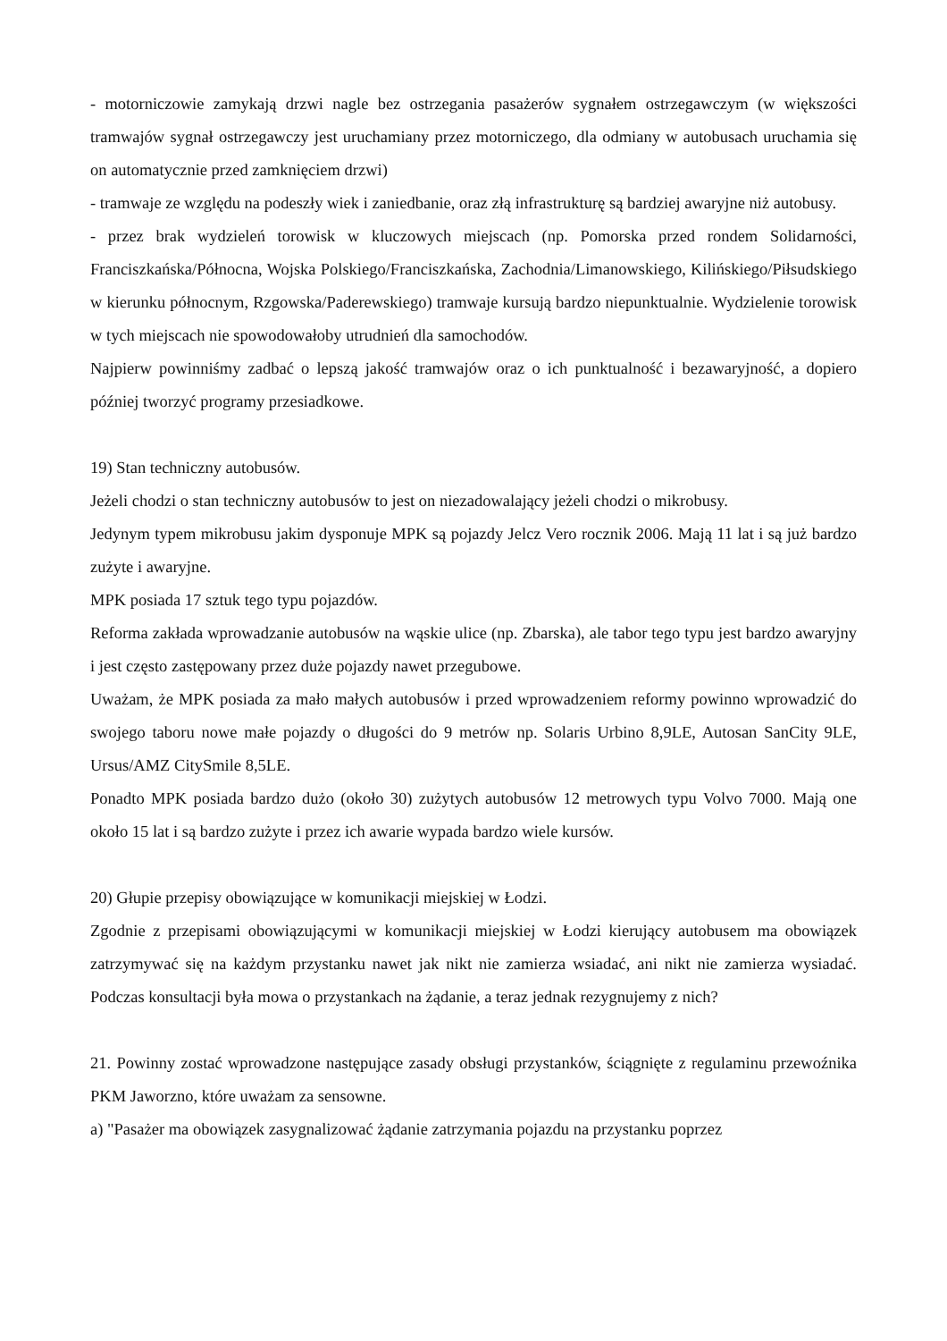- motorniczowie zamykają drzwi nagle bez ostrzegania pasażerów sygnałem ostrzegawczym (w większości tramwajów sygnał ostrzegawczy jest uruchamiany przez motorniczego, dla odmiany w autobusach uruchamia się on automatycznie przed zamknięciem drzwi)
- tramwaje ze względu na podeszły wiek i zaniedbanie, oraz złą infrastrukturę są bardziej awaryjne niż autobusy.
- przez brak wydzieleń torowisk w kluczowych miejscach (np. Pomorska przed rondem Solidarności, Franciszkańska/Północna, Wojska Polskiego/Franciszkańska, Zachodnia/Limanowskiego, Kilińskiego/Piłsudskiego w kierunku północnym, Rzgowska/Paderewskiego) tramwaje kursują bardzo niepunktualnie. Wydzielenie torowisk w tych miejscach nie spowodowałoby utrudnień dla samochodów.
Najpierw powinniśmy zadbać o lepszą jakość tramwajów oraz o ich punktualność i bezawaryjność, a dopiero później tworzyć programy przesiadkowe.
19) Stan techniczny autobusów.
Jeżeli chodzi o stan techniczny autobusów to jest on niezadowalający jeżeli chodzi o mikrobusy.
Jedynym typem mikrobusu jakim dysponuje MPK są pojazdy Jelcz Vero rocznik 2006. Mają 11 lat i są już bardzo zużyte i awaryjne.
MPK posiada 17 sztuk tego typu pojazdów.
Reforma zakłada wprowadzanie autobusów na wąskie ulice (np. Zbarska), ale tabor tego typu jest bardzo awaryjny i jest często zastępowany przez duże pojazdy nawet przegubowe.
Uważam, że MPK posiada za mało małych autobusów i przed wprowadzeniem reformy powinno wprowadzić do swojego taboru nowe małe pojazdy o długości do 9 metrów np. Solaris Urbino 8,9LE, Autosan SanCity 9LE, Ursus/AMZ CitySmile 8,5LE.
Ponadto MPK posiada bardzo dużo (około 30) zużytych autobusów 12 metrowych typu Volvo 7000. Mają one około 15 lat i są bardzo zużyte i przez ich awarie wypada bardzo wiele kursów.
20) Głupie przepisy obowiązujące w komunikacji miejskiej w Łodzi.
Zgodnie z przepisami obowiązującymi w komunikacji miejskiej w Łodzi kierujący autobusem ma obowiązek zatrzymywać się na każdym przystanku nawet jak nikt nie zamierza wsiadać, ani nikt nie zamierza wysiadać. Podczas konsultacji była mowa o przystankach na żądanie, a teraz jednak rezygnujemy z nich?
21. Powinny zostać wprowadzone następujące zasady obsługi przystanków, ściągnięte z regulaminu przewoźnika PKM Jaworzno, które uważam za sensowne.
a) "Pasażer ma obowiązek zasygnalizować żądanie zatrzymania pojazdu na przystanku poprzez